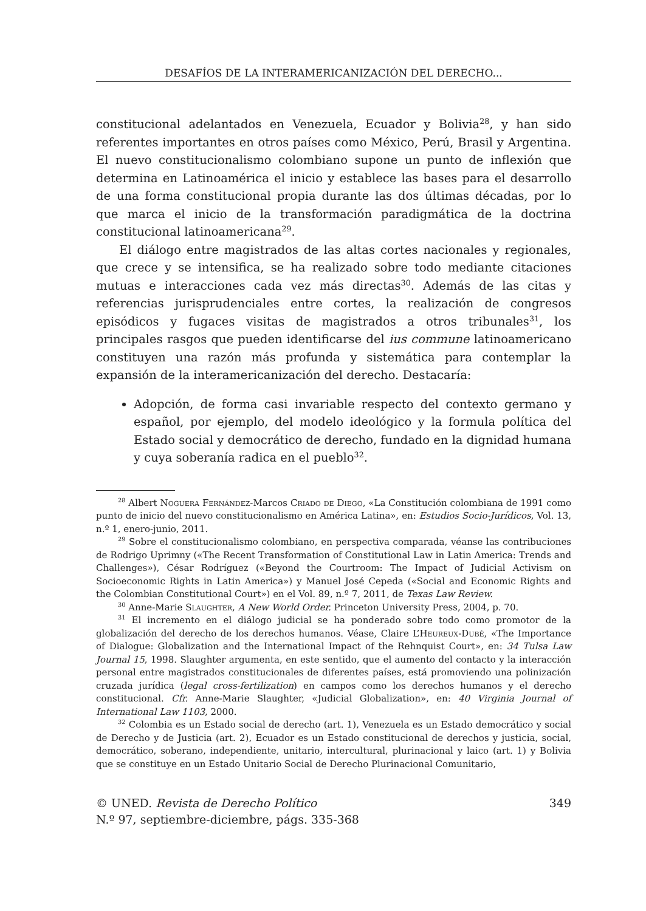DESAFÍOS DE LA INTERAMERICANIZACIÓN DEL DERECHO...
constitucional adelantados en Venezuela, Ecuador y Bolivia<sup>28</sup>, y han sido referentes importantes en otros países como México, Perú, Brasil y Argentina. El nuevo constitucionalismo colombiano supone un punto de inflexión que determina en Latinoamérica el inicio y establece las bases para el desarrollo de una forma constitucional propia durante las dos últimas décadas, por lo que marca el inicio de la transformación paradigmática de la doctrina constitucional latinoamericana<sup>29</sup>.
El diálogo entre magistrados de las altas cortes nacionales y regionales, que crece y se intensifica, se ha realizado sobre todo mediante citaciones mutuas e interacciones cada vez más directas<sup>30</sup>. Además de las citas y referencias jurisprudenciales entre cortes, la realización de congresos episódicos y fugaces visitas de magistrados a otros tribunales<sup>31</sup>, los principales rasgos que pueden identificarse del ius commune latinoamericano constituyen una razón más profunda y sistemática para contemplar la expansión de la interamericanización del derecho. Destacaría:
Adopción, de forma casi invariable respecto del contexto germano y español, por ejemplo, del modelo ideológico y la formula política del Estado social y democrático de derecho, fundado en la dignidad humana y cuya soberanía radica en el pueblo<sup>32</sup>.
<sup>28</sup> Albert Noguera Fernández-Marcos Criado de Diego, «La Constitución colombiana de 1991 como punto de inicio del nuevo constitucionalismo en América Latina», en: Estudios Socio-Jurídicos, Vol. 13, n.º 1, enero-junio, 2011.
<sup>29</sup> Sobre el constitucionalismo colombiano, en perspectiva comparada, véanse las contribuciones de Rodrigo Uprimny («The Recent Transformation of Constitutional Law in Latin America: Trends and Challenges»), César Rodríguez («Beyond the Courtroom: The Impact of Judicial Activism on Socioeconomic Rights in Latin America») y Manuel José Cepeda («Social and Economic Rights and the Colombian Constitutional Court») en el Vol. 89, n.º 7, 2011, de Texas Law Review.
<sup>30</sup> Anne-Marie Slaughter, A New World Order. Princeton University Press, 2004, p. 70.
<sup>31</sup> El incremento en el diálogo judicial se ha ponderado sobre todo como promotor de la globalización del derecho de los derechos humanos. Véase, Claire L’Heureux-Dubé, «The Importance of Dialogue: Globalization and the International Impact of the Rehnquist Court», en: 34 Tulsa Law Journal 15, 1998. Slaughter argumenta, en este sentido, que el aumento del contacto y la interacción personal entre magistrados constitucionales de diferentes países, está promoviendo una polinización cruzada jurídica (legal cross-fertilization) en campos como los derechos humanos y el derecho constitucional. Cfr. Anne-Marie Slaughter, «Judicial Globalization», en: 40 Virginia Journal of International Law 1103, 2000.
<sup>32</sup> Colombia es un Estado social de derecho (art. 1), Venezuela es un Estado democrático y social de Derecho y de Justicia (art. 2), Ecuador es un Estado constitucional de derechos y justicia, social, democrático, soberano, independiente, unitario, intercultural, plurinacional y laico (art. 1) y Bolivia que se constituye en un Estado Unitario Social de Derecho Plurinacional Comunitario,
© UNED. Revista de Derecho Político
N.º 97, septiembre-diciembre, págs. 335-368
349